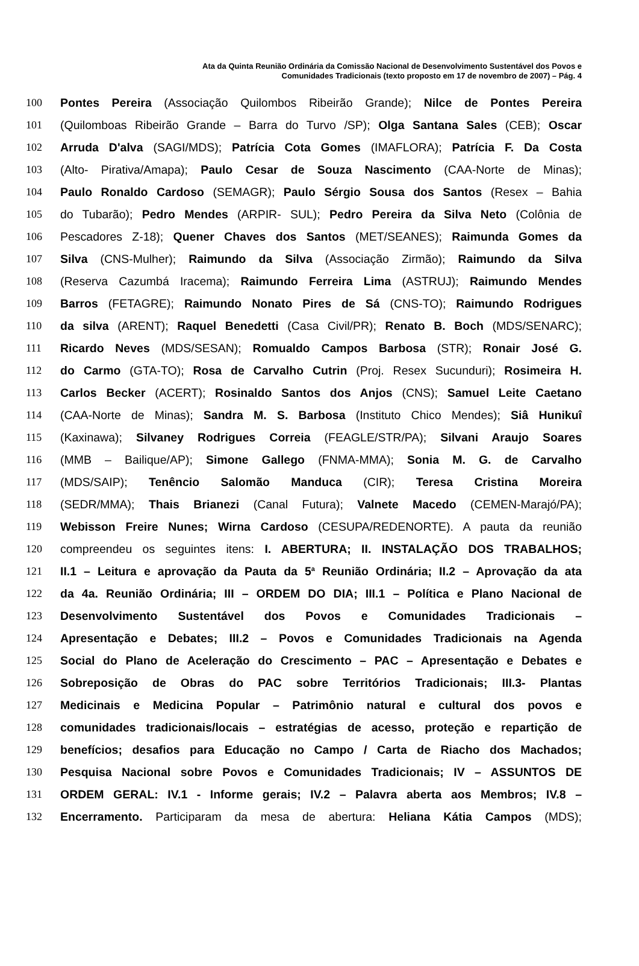Ata da Quinta Reunião Ordinária da Comissão Nacional de Desenvolvimento Sustentável dos Povos e
Comunidades Tradicionais (texto proposto em 17 de novembro de 2007) – Pág. 4
100 Pontes Pereira (Associação Quilombos Ribeirão Grande); Nilce de Pontes Pereira
101 (Quilomboas Ribeirão Grande – Barra do Turvo /SP); Olga Santana Sales (CEB); Oscar
102 Arruda D'alva (SAGI/MDS); Patrícia Cota Gomes (IMAFLORA); Patrícia F. Da Costa
103 (Alto- Pirativa/Amapa); Paulo Cesar de Souza Nascimento (CAA-Norte de Minas);
104 Paulo Ronaldo Cardoso (SEMAGR); Paulo Sérgio Sousa dos Santos (Resex – Bahia
105 do Tubarão); Pedro Mendes (ARPIR- SUL); Pedro Pereira da Silva Neto (Colônia de
106 Pescadores Z-18); Quener Chaves dos Santos (MET/SEANES); Raimunda Gomes da
107 Silva (CNS-Mulher); Raimundo da Silva (Associação Zirmão); Raimundo da Silva
108 (Reserva Cazumbá Iracema); Raimundo Ferreira Lima (ASTRUJ); Raimundo Mendes
109 Barros (FETAGRE); Raimundo Nonato Pires de Sá (CNS-TO); Raimundo Rodrigues
110 da silva (ARENT); Raquel Benedetti (Casa Civil/PR); Renato B. Boch (MDS/SENARC);
111 Ricardo Neves (MDS/SESAN); Romualdo Campos Barbosa (STR); Ronair José G.
112 do Carmo (GTA-TO); Rosa de Carvalho Cutrin (Proj. Resex Sucunduri); Rosimeira H.
113 Carlos Becker (ACERT); Rosinaldo Santos dos Anjos (CNS); Samuel Leite Caetano
114 (CAA-Norte de Minas); Sandra M. S. Barbosa (Instituto Chico Mendes); Siâ Hunikuî
115 (Kaxinawa); Silvaney Rodrigues Correia (FEAGLE/STR/PA); Silvani Araujo Soares
116 (MMB – Bailique/AP); Simone Gallego (FNMA-MMA); Sonia M. G. de Carvalho
117 (MDS/SAIP); Tenêncio Salomão Manduca (CIR); Teresa Cristina Moreira
118 (SEDR/MMA); Thais Brianezi (Canal Futura); Valnete Macedo (CEMEN-Marajó/PA);
119 Webisson Freire Nunes; Wirna Cardoso (CESUPA/REDENORTE). A pauta da reunião
120 compreendeu os seguintes itens: I. ABERTURA; II. INSTALAÇÃO DOS TRABALHOS;
121 II.1 – Leitura e aprovação da Pauta da 5<sup>a</sup> Reunião Ordinária; II.2 – Aprovação da ata
122 da 4a. Reunião Ordinária; III – ORDEM DO DIA; III.1 – Política e Plano Nacional de
123 Desenvolvimento Sustentável dos Povos e Comunidades Tradicionais –
124 Apresentação e Debates; III.2 – Povos e Comunidades Tradicionais na Agenda
125 Social do Plano de Aceleração do Crescimento – PAC – Apresentação e Debates e
126 Sobreposição de Obras do PAC sobre Territórios Tradicionais; III.3- Plantas
127 Medicinais e Medicina Popular – Patrimônio natural e cultural dos povos e
128 comunidades tradicionais/locais – estratégias de acesso, proteção e repartição de
129 benefícios; desafios para Educação no Campo / Carta de Riacho dos Machados;
130 Pesquisa Nacional sobre Povos e Comunidades Tradicionais; IV – ASSUNTOS DE
131 ORDEM GERAL: IV.1 - Informe gerais; IV.2 – Palavra aberta aos Membros; IV.8 –
132 Encerramento. Participaram da mesa de abertura: Heliana Kátia Campos (MDS);